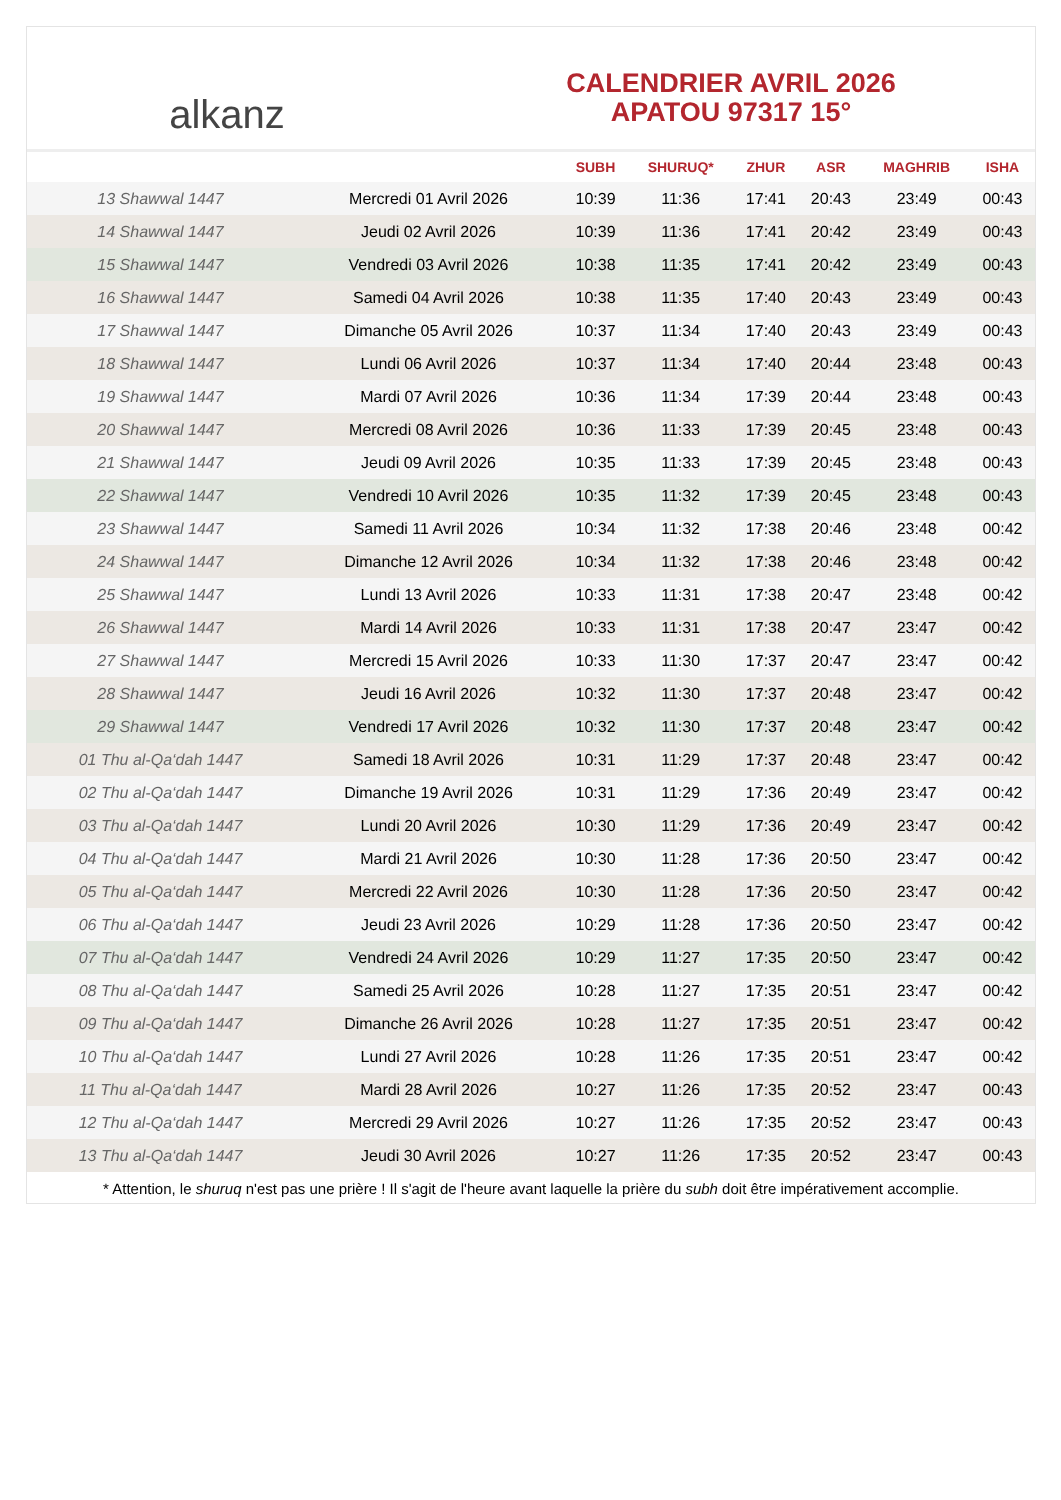alkanz
CALENDRIER AVRIL 2026
APATOU 97317 15°
| | | SUBH | SHURUQ* | ZHUR | ASR | MAGHRIB | ISHA |
| --- | --- | --- | --- | --- | --- | --- | --- |
| 13 Shawwal 1447 | Mercredi 01 Avril 2026 | 10:39 | 11:36 | 17:41 | 20:43 | 23:49 | 00:43 |
| 14 Shawwal 1447 | Jeudi 02 Avril 2026 | 10:39 | 11:36 | 17:41 | 20:42 | 23:49 | 00:43 |
| 15 Shawwal 1447 | Vendredi 03 Avril 2026 | 10:38 | 11:35 | 17:41 | 20:42 | 23:49 | 00:43 |
| 16 Shawwal 1447 | Samedi 04 Avril 2026 | 10:38 | 11:35 | 17:40 | 20:43 | 23:49 | 00:43 |
| 17 Shawwal 1447 | Dimanche 05 Avril 2026 | 10:37 | 11:34 | 17:40 | 20:43 | 23:49 | 00:43 |
| 18 Shawwal 1447 | Lundi 06 Avril 2026 | 10:37 | 11:34 | 17:40 | 20:44 | 23:48 | 00:43 |
| 19 Shawwal 1447 | Mardi 07 Avril 2026 | 10:36 | 11:34 | 17:39 | 20:44 | 23:48 | 00:43 |
| 20 Shawwal 1447 | Mercredi 08 Avril 2026 | 10:36 | 11:33 | 17:39 | 20:45 | 23:48 | 00:43 |
| 21 Shawwal 1447 | Jeudi 09 Avril 2026 | 10:35 | 11:33 | 17:39 | 20:45 | 23:48 | 00:43 |
| 22 Shawwal 1447 | Vendredi 10 Avril 2026 | 10:35 | 11:32 | 17:39 | 20:45 | 23:48 | 00:43 |
| 23 Shawwal 1447 | Samedi 11 Avril 2026 | 10:34 | 11:32 | 17:38 | 20:46 | 23:48 | 00:42 |
| 24 Shawwal 1447 | Dimanche 12 Avril 2026 | 10:34 | 11:32 | 17:38 | 20:46 | 23:48 | 00:42 |
| 25 Shawwal 1447 | Lundi 13 Avril 2026 | 10:33 | 11:31 | 17:38 | 20:47 | 23:48 | 00:42 |
| 26 Shawwal 1447 | Mardi 14 Avril 2026 | 10:33 | 11:31 | 17:38 | 20:47 | 23:47 | 00:42 |
| 27 Shawwal 1447 | Mercredi 15 Avril 2026 | 10:33 | 11:30 | 17:37 | 20:47 | 23:47 | 00:42 |
| 28 Shawwal 1447 | Jeudi 16 Avril 2026 | 10:32 | 11:30 | 17:37 | 20:48 | 23:47 | 00:42 |
| 29 Shawwal 1447 | Vendredi 17 Avril 2026 | 10:32 | 11:30 | 17:37 | 20:48 | 23:47 | 00:42 |
| 01 Thu al-Qa‘dah 1447 | Samedi 18 Avril 2026 | 10:31 | 11:29 | 17:37 | 20:48 | 23:47 | 00:42 |
| 02 Thu al-Qa‘dah 1447 | Dimanche 19 Avril 2026 | 10:31 | 11:29 | 17:36 | 20:49 | 23:47 | 00:42 |
| 03 Thu al-Qa‘dah 1447 | Lundi 20 Avril 2026 | 10:30 | 11:29 | 17:36 | 20:49 | 23:47 | 00:42 |
| 04 Thu al-Qa‘dah 1447 | Mardi 21 Avril 2026 | 10:30 | 11:28 | 17:36 | 20:50 | 23:47 | 00:42 |
| 05 Thu al-Qa‘dah 1447 | Mercredi 22 Avril 2026 | 10:30 | 11:28 | 17:36 | 20:50 | 23:47 | 00:42 |
| 06 Thu al-Qa‘dah 1447 | Jeudi 23 Avril 2026 | 10:29 | 11:28 | 17:36 | 20:50 | 23:47 | 00:42 |
| 07 Thu al-Qa‘dah 1447 | Vendredi 24 Avril 2026 | 10:29 | 11:27 | 17:35 | 20:50 | 23:47 | 00:42 |
| 08 Thu al-Qa‘dah 1447 | Samedi 25 Avril 2026 | 10:28 | 11:27 | 17:35 | 20:51 | 23:47 | 00:42 |
| 09 Thu al-Qa‘dah 1447 | Dimanche 26 Avril 2026 | 10:28 | 11:27 | 17:35 | 20:51 | 23:47 | 00:42 |
| 10 Thu al-Qa‘dah 1447 | Lundi 27 Avril 2026 | 10:28 | 11:26 | 17:35 | 20:51 | 23:47 | 00:42 |
| 11 Thu al-Qa‘dah 1447 | Mardi 28 Avril 2026 | 10:27 | 11:26 | 17:35 | 20:52 | 23:47 | 00:43 |
| 12 Thu al-Qa‘dah 1447 | Mercredi 29 Avril 2026 | 10:27 | 11:26 | 17:35 | 20:52 | 23:47 | 00:43 |
| 13 Thu al-Qa‘dah 1447 | Jeudi 30 Avril 2026 | 10:27 | 11:26 | 17:35 | 20:52 | 23:47 | 00:43 |
* Attention, le shuruq n'est pas une prière ! Il s'agit de l'heure avant laquelle la prière du subh doit être impérativement accomplie.